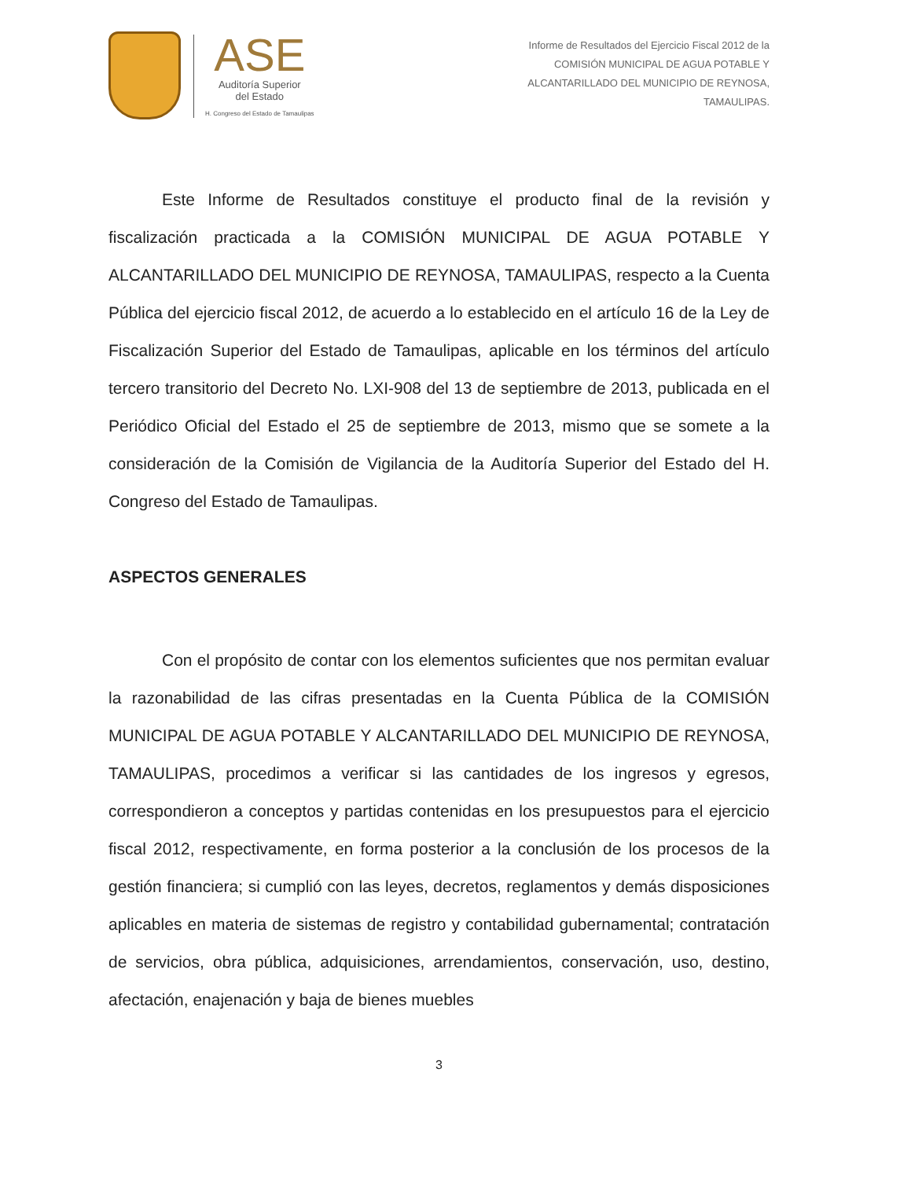ASE
Auditoría Superior
del Estado
H. Congreso del Estado de Tamaulipas
Informe de Resultados del Ejercicio Fiscal 2012 de la
COMISIÓN MUNICIPAL DE AGUA POTABLE Y
ALCANTARILLADO DEL MUNICIPIO DE REYNOSA,
TAMAULIPAS.
Este Informe de Resultados constituye el producto final de la revisión y fiscalización practicada a la COMISIÓN MUNICIPAL DE AGUA POTABLE Y ALCANTARILLADO DEL MUNICIPIO DE REYNOSA, TAMAULIPAS, respecto a la Cuenta Pública del ejercicio fiscal 2012, de acuerdo a lo establecido en el artículo 16 de la Ley de Fiscalización Superior del Estado de Tamaulipas, aplicable en los términos del artículo tercero transitorio del Decreto No. LXI-908 del 13 de septiembre de 2013, publicada en el Periódico Oficial del Estado el 25 de septiembre de 2013, mismo que se somete a la consideración de la Comisión de Vigilancia de la Auditoría Superior del Estado del H. Congreso del Estado de Tamaulipas.
ASPECTOS GENERALES
Con el propósito de contar con los elementos suficientes que nos permitan evaluar la razonabilidad de las cifras presentadas en la Cuenta Pública de la COMISIÓN MUNICIPAL DE AGUA POTABLE Y ALCANTARILLADO DEL MUNICIPIO DE REYNOSA, TAMAULIPAS, procedimos a verificar si las cantidades de los ingresos y egresos, correspondieron a conceptos y partidas contenidas en los presupuestos para el ejercicio fiscal 2012, respectivamente, en forma posterior a la conclusión de los procesos de la gestión financiera; si cumplió con las leyes, decretos, reglamentos y demás disposiciones aplicables en materia de sistemas de registro y contabilidad gubernamental; contratación de servicios, obra pública, adquisiciones, arrendamientos, conservación, uso, destino, afectación, enajenación y baja de bienes muebles
3